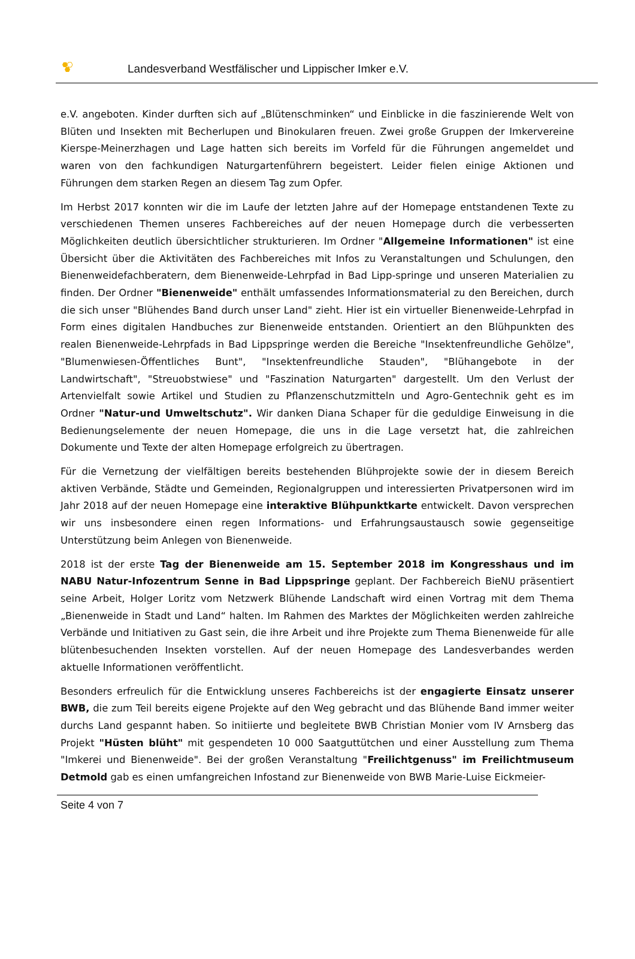Landesverband Westfälischer und Lippischer Imker e.V.
e.V. angeboten. Kinder durften sich auf „Blütenschminken“ und Einblicke in die faszinierende Welt von Blüten und Insekten mit Becherlupen und Binokularen freuen. Zwei große Gruppen der Imkervereine Kierspe-Meinerzhagen und Lage hatten sich bereits im Vorfeld für die Führungen angemeldet und waren von den fachkundigen Naturgartenführern begeistert. Leider fielen einige Aktionen und Führungen dem starken Regen an diesem Tag zum Opfer.
Im Herbst 2017 konnten wir die im Laufe der letzten Jahre auf der Homepage entstandenen Texte zu verschiedenen Themen unseres Fachbereiches auf der neuen Homepage durch die verbesserten Möglichkeiten deutlich übersichtlicher strukturieren. Im Ordner "Allgemeine Informationen" ist eine Übersicht über die Aktivitäten des Fachbereiches mit Infos zu Veranstaltungen und Schulungen, den Bienenweidefachberatern, dem Bienenweide-Lehrpfad in Bad Lipp-springe und unseren Materialien zu finden. Der Ordner "Bienenweide" enthält umfassendes Informationsmaterial zu den Bereichen, durch die sich unser "Blühendes Band durch unser Land" zieht. Hier ist ein virtueller Bienenweide-Lehrpfad in Form eines digitalen Handbuches zur Bienenweide entstanden. Orientiert an den Blühpunkten des realen Bienenweide-Lehrpfads in Bad Lippspringe werden die Bereiche "Insektenfreundliche Gehölze", "Blumenwiesen-Öffentliches Bunt", "Insektenfreundliche Stauden", "Blühangebote in der Landwirtschaft", "Streuobstwiese" und "Faszination Naturgarten" dargestellt. Um den Verlust der Artenvielfalt sowie Artikel und Studien zu Pflanzenschutzmitteln und Agro-Gentechnik geht es im Ordner "Natur-und Umweltschutz". Wir danken Diana Schaper für die geduldige Einweisung in die Bedienungselemente der neuen Homepage, die uns in die Lage versetzt hat, die zahlreichen Dokumente und Texte der alten Homepage erfolgreich zu übertragen.
Für die Vernetzung der vielfältigen bereits bestehenden Blühprojekte sowie der in diesem Bereich aktiven Verbände, Städte und Gemeinden, Regionalgruppen und interessierten Privatpersonen wird im Jahr 2018 auf der neuen Homepage eine interaktive Blühpunktkarte entwickelt. Davon versprechen wir uns insbesondere einen regen Informations- und Erfahrungsaustausch sowie gegenseitige Unterstützung beim Anlegen von Bienenweide.
2018 ist der erste Tag der Bienenweide am 15. September 2018 im Kongresshaus und im NABU Natur-Infozentrum Senne in Bad Lippspringe geplant. Der Fachbereich BieNU präsentiert seine Arbeit, Holger Loritz vom Netzwerk Blühende Landschaft wird einen Vortrag mit dem Thema „Bienenweide in Stadt und Land“ halten. Im Rahmen des Marktes der Möglichkeiten werden zahlreiche Verbände und Initiativen zu Gast sein, die ihre Arbeit und ihre Projekte zum Thema Bienenweide für alle blütenbesuchenden Insekten vorstellen. Auf der neuen Homepage des Landesverbandes werden aktuelle Informationen veröffentlicht.
Besonders erfreulich für die Entwicklung unseres Fachbereichs ist der engagierte Einsatz unserer BWB, die zum Teil bereits eigene Projekte auf den Weg gebracht und das Blühende Band immer weiter durchs Land gespannt haben. So initiierte und begleitete BWB Christian Monier vom IV Arnsberg das Projekt "Hüsten blüht" mit gespendeten 10 000 Saatguttütchen und einer Ausstellung zum Thema "Imkerei und Bienenweide". Bei der großen Veranstaltung "Freilichtgenuss" im Freilichtmuseum Detmold gab es einen umfangreichen Infostand zur Bienenweide von BWB Marie-Luise Eickmeier-
Seite 4 von 7